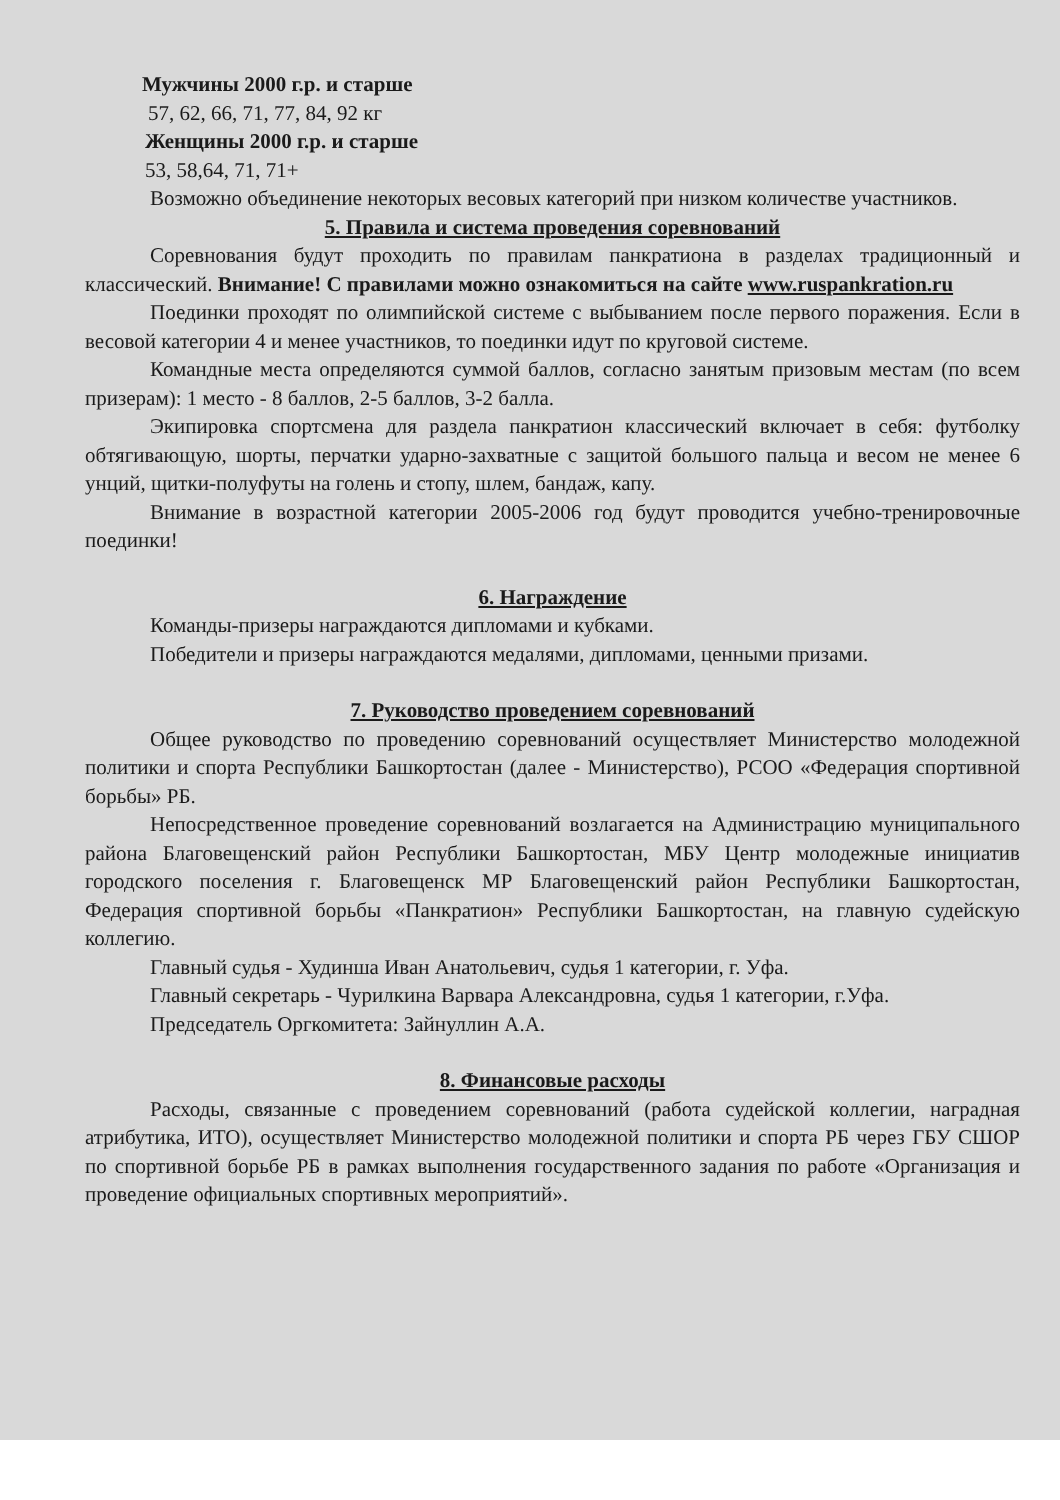Мужчины 2000 г.р. и старше
57, 62, 66, 71, 77, 84, 92 кг
Женщины 2000 г.р. и старше
53, 58,64, 71, 71+
Возможно объединение некоторых весовых категорий при низком количестве участников.
5. Правила и система проведения соревнований
Соревнования будут проходить по правилам панкратиона в разделах традиционный и классический. Внимание! С правилами можно ознакомиться на сайте www.ruspankration.ru
Поединки проходят по олимпийской системе с выбыванием после первого поражения. Если в весовой категории 4 и менее участников, то поединки идут по круговой системе.
Командные места определяются суммой баллов, согласно занятым призовым местам (по всем призерам): 1 место - 8 баллов, 2-5 баллов, 3-2 балла.
Экипировка спортсмена для раздела панкратион классический включает в себя: футболку обтягивающую, шорты, перчатки ударно-захватные с защитой большого пальца и весом не менее 6 унций, щитки-полуфуты на голень и стопу, шлем, бандаж, капу.
Внимание в возрастной категории 2005-2006 год будут проводится учебно-тренировочные поединки!
6. Награждение
Команды-призеры награждаются дипломами и кубками.
Победители и призеры награждаются медалями, дипломами, ценными призами.
7. Руководство проведением соревнований
Общее руководство по проведению соревнований осуществляет Министерство молодежной политики и спорта Республики Башкортостан (далее - Министерство), РСОО «Федерация спортивной борьбы» РБ.
Непосредственное проведение соревнований возлагается на Администрацию муниципального района Благовещенский район Республики Башкортостан, МБУ Центр молодежные инициатив городского поселения г. Благовещенск МР Благовещенский район Республики Башкортостан, Федерация спортивной борьбы «Панкратион» Республики Башкортостан, на главную судейскую коллегию.
Главный судья - Худинша Иван Анатольевич, судья 1 категории, г. Уфа.
Главный секретарь - Чурилкина Варвара Александровна, судья 1 категории, г.Уфа.
Председатель Оргкомитета: Зайнуллин А.А.
8. Финансовые расходы
Расходы, связанные с проведением соревнований (работа судейской коллегии, наградная атрибутика, ИТО), осуществляет Министерство молодежной политики и спорта РБ через ГБУ СШОР по спортивной борьбе РБ в рамках выполнения государственного задания по работе «Организация и проведение официальных спортивных мероприятий».